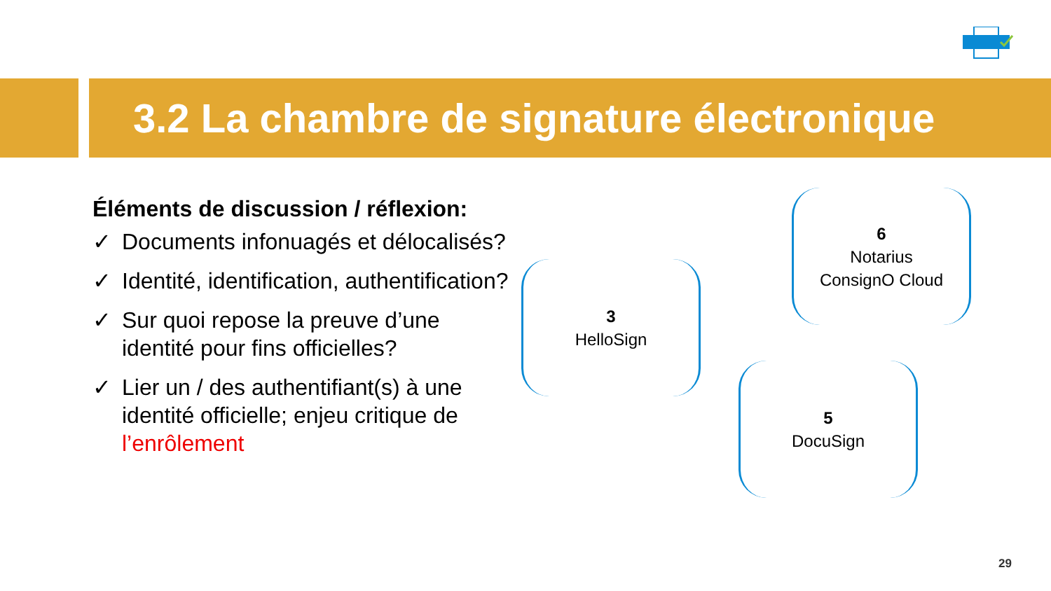3.2 La chambre de signature électronique
Éléments de discussion / réflexion:
✓ Documents infonuagés et délocalisés?
✓ Identité, identification, authentification?
✓ Sur quoi repose la preuve d’une identité pour fins officielles?
✓ Lier un / des authentifiant(s) à une identité officielle; enjeu critique de l’enrôlement
6
Notarius
ConsignO Cloud
3
HelloSign
5
DocuSign
29